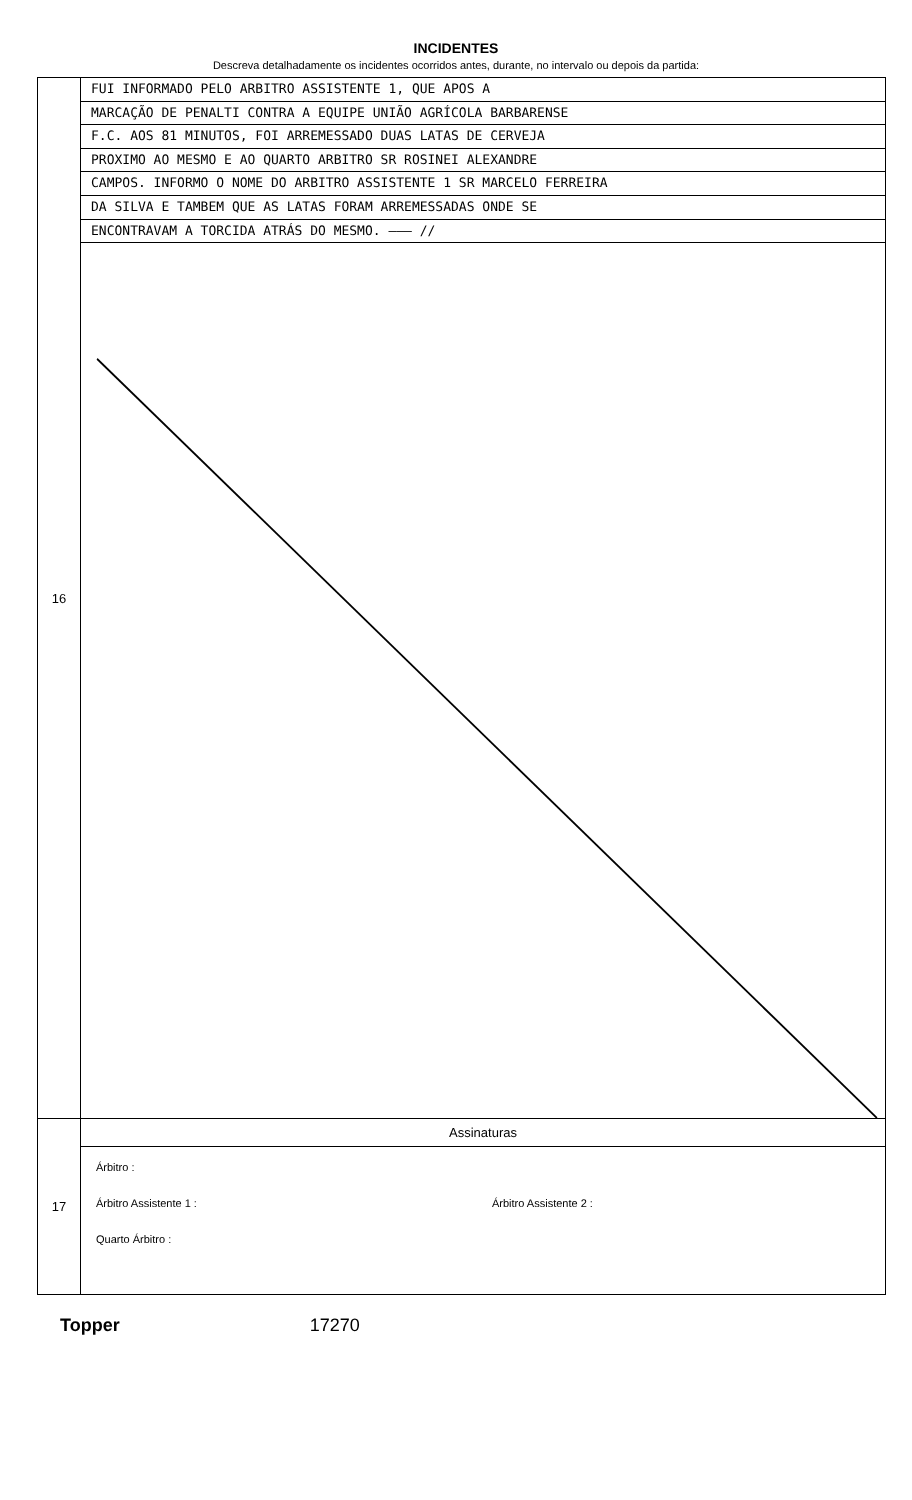INCIDENTES
Descreva detalhadamente os incidentes ocorridos antes, durante, no intervalo ou depois da partida:
16
FUI INFORMADO PELO ARBITRO ASSISTENTE 1, QUE APOS A
MARCAÇÃO DE PENALTI CONTRA A EQUIPE UNIÃO AGRÍCOLA BARBARENSE
F.C. AOS 81 MINUTOS, FOI ARREMESSADO DUAS LATAS DE CERVEJA
PROXIMO AO MESMO E AO QUARTO ARBITRO SR ROSINEI ALEXANDRE
CAMPOS. INFORMO O NOME DO ARBITRO ASSISTENTE 1 SR MARCELO FERREIRA
DA SILVA E TAMBEM QUE AS LATAS FORAM ARREMESSADAS ONDE SE
ENCONTRAVAM A TORCIDA ATRÁS DO MESMO. ——— //
17
Assinaturas
Árbitro :
Árbitro Assistente 1 : Árbitro Assistente 2 :
Quarto Árbitro :
Topper 17270